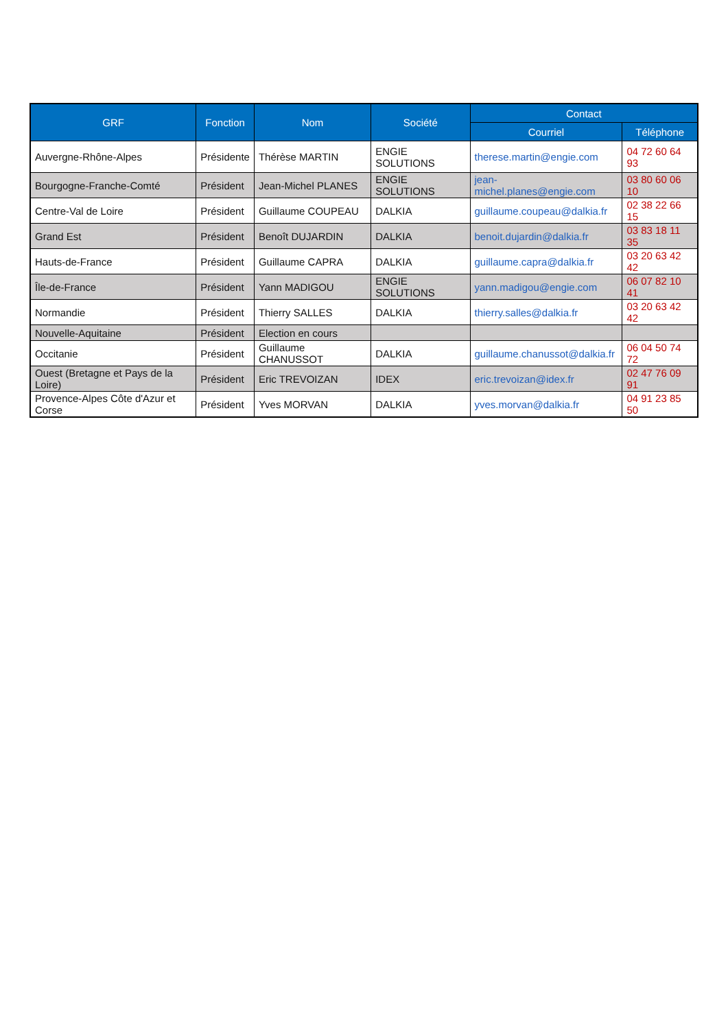| GRF | Fonction | Nom | Société | Contact | |
| --- | --- | --- | --- | --- | --- |
| | | | | Courriel | Téléphone |
| Auvergne-Rhône-Alpes | Présidente | Thérèse MARTIN | ENGIE SOLUTIONS | therese.martin@engie.com | 04 72 60 64 93 |
| Bourgogne-Franche-Comté | Président | Jean-Michel PLANES | ENGIE SOLUTIONS | jean-michel.planes@engie.com | 03 80 60 06 10 |
| Centre-Val de Loire | Président | Guillaume COUPEAU | DALKIA | guillaume.coupeau@dalkia.fr | 02 38 22 66 15 |
| Grand Est | Président | Benoît DUJARDIN | DALKIA | benoit.dujardin@dalkia.fr | 03 83 18 11 35 |
| Hauts-de-France | Président | Guillaume CAPRA | DALKIA | guillaume.capra@dalkia.fr | 03 20 63 42 42 |
| Île-de-France | Président | Yann MADIGOU | ENGIE SOLUTIONS | yann.madigou@engie.com | 06 07 82 10 41 |
| Normandie | Président | Thierry SALLES | DALKIA | thierry.salles@dalkia.fr | 03 20 63 42 42 |
| Nouvelle-Aquitaine | Président | Election en cours | | | |
| Occitanie | Président | Guillaume CHANUSSOT | DALKIA | guillaume.chanussot@dalkia.fr | 06 04 50 74 72 |
| Ouest (Bretagne et Pays de la Loire) | Président | Eric TREVOIZAN | IDEX | eric.trevoizan@idex.fr | 02 47 76 09 91 |
| Provence-Alpes Côte d'Azur et Corse | Président | Yves MORVAN | DALKIA | yves.morvan@dalkia.fr | 04 91 23 85 50 |